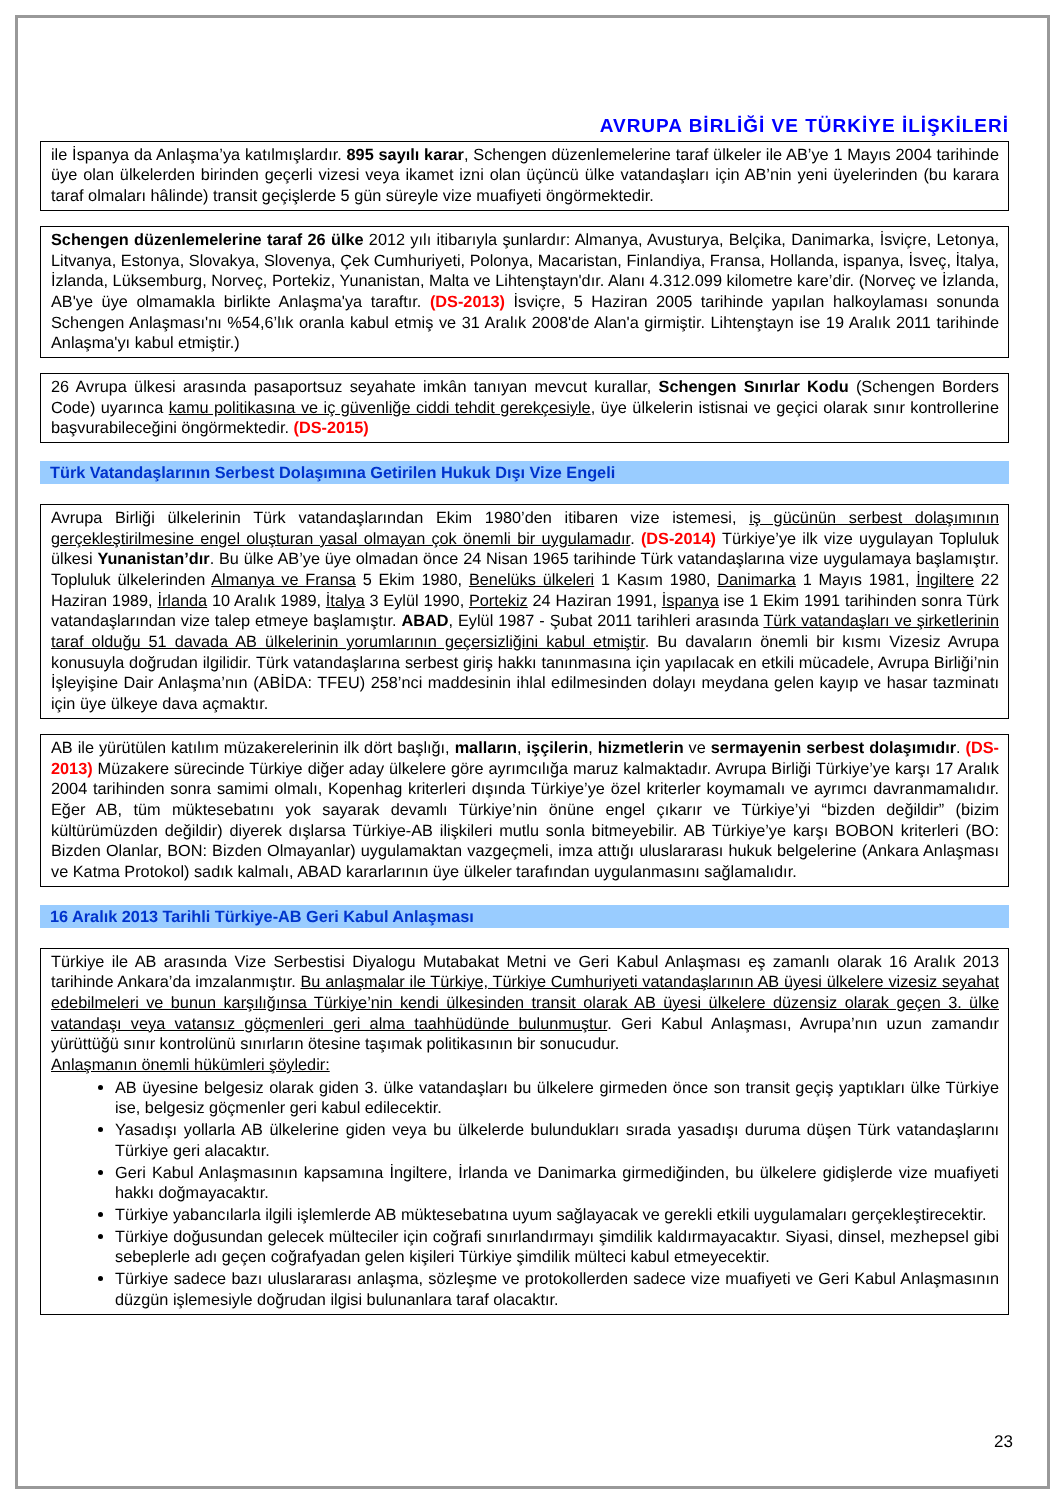AVRUPA BİRLİĞİ VE TÜRKİYE İLİŞKİLERİ
ile İspanya da Anlaşma’ya katılmışlardır. 895 sayılı karar, Schengen düzenlemelerine taraf ülkeler ile AB’ye 1 Mayıs 2004 tarihinde üye olan ülkelerden birinden geçerli vizesi veya ikamet izni olan üçüncü ülke vatandaşları için AB’nin yeni üyelerinden (bu karara taraf olmaları hâlinde) transit geçişlerde 5 gün süreyle vize muafiyeti öngörmektedir.
Schengen düzenlemelerine taraf 26 ülke 2012 yılı itibarıyla şunlardır: Almanya, Avusturya, Belçika, Danimarka, İsviçre, Letonya, Litvanya, Estonya, Slovakya, Slovenya, Çek Cumhuriyeti, Polonya, Macaristan, Finlandiya, Fransa, Hollanda, ispanya, İsveç, İtalya, İzlanda, Lüksemburg, Norveç, Portekiz, Yunanistan, Malta ve Lihtenştayn'dır. Alanı 4.312.099 kilometre kare’dir. (Norveç ve İzlanda, AB'ye üye olmamakla birlikte Anlaşma'ya taraftır. (DS-2013) İsviçre, 5 Haziran 2005 tarihinde yapılan halkoylaması sonunda Schengen Anlaşması'nı %54,6’lık oranla kabul etmiş ve 31 Aralık 2008'de Alan'a girmiştir. Lihtenştayn ise 19 Aralık 2011 tarihinde Anlaşma'yı kabul etmiştir.)
26 Avrupa ülkesi arasında pasaportsuz seyahate imkân tanıyan mevcut kurallar, Schengen Sınırlar Kodu (Schengen Borders Code) uyarınca kamu politikasına ve iç güvenliğe ciddi tehdit gerekçesiyle, üye ülkelerin istisnai ve geçici olarak sınır kontrollerine başvurabileceğini öngörmektedir. (DS-2015)
Türk Vatandaşlarının Serbest Dolaşımına Getirilen Hukuk Dışı Vize Engeli
Avrupa Birliği ülkelerinin Türk vatandaşlarından Ekim 1980’den itibaren vize istemesi, iş gücünün serbest dolaşımının gerçekleştirilmesine engel oluşturan yasal olmayan çok önemli bir uygulamadır. (DS-2014) Türkiye’ye ilk vize uygulayan Topluluk ülkesi Yunanistan’dır. Bu ülke AB’ye üye olmadan önce 24 Nisan 1965 tarihinde Türk vatandaşlarına vize uygulamaya başlamıştır. Topluluk ülkelerinden Almanya ve Fransa 5 Ekim 1980, Benelüks ülkeleri 1 Kasım 1980, Danimarka 1 Mayıs 1981, İngiltere 22 Haziran 1989, İrlanda 10 Aralık 1989, İtalya 3 Eylül 1990, Portekiz 24 Haziran 1991, İspanya ise 1 Ekim 1991 tarihinden sonra Türk vatandaşlarından vize talep etmeye başlamıştır. ABAD, Eylül 1987 - Şubat 2011 tarihleri arasında Türk vatandaşları ve şirketlerinin taraf olduğu 51 davada AB ülkelerinin yorumlarının geçersizliğini kabul etmiştir. Bu davaların önemli bir kısmı Vizesiz Avrupa konusuyla doğrudan ilgilidir. Türk vatandaşlarına serbest giriş hakkı tanınmasına için yapılacak en etkili mücadele, Avrupa Birliği’nin İşleyişine Dair Anlaşma’nın (ABİDA: TFEU) 258’nci maddesinin ihlal edilmesinden dolayı meydana gelen kayıp ve hasar tazminatı için üye ülkeye dava açmaktır.
AB ile yürütülen katılım müzakerelerinin ilk dört başlığı, malların, işçilerin, hizmetlerin ve sermayenin serbest dolaşımıdır. (DS-2013) Müzakere sürecinde Türkiye diğer aday ülkelere göre ayrımcılığa maruz kalmaktadır. Avrupa Birliği Türkiye’ye karşı 17 Aralık 2004 tarihinden sonra samimi olmalı, Kopenhag kriterleri dışında Türkiye’ye özel kriterler koymamalı ve ayrımcı davranmamalıdır. Eğer AB, tüm müktesebatını yok sayarak devamlı Türkiye’nin önüne engel çıkarır ve Türkiye’yi “bizden değildir” (bizim kültürümüzden değildir) diyerek dışlarsa Türkiye-AB ilişkileri mutlu sonla bitmeyebilir. AB Türkiye’ye karşı BOBON kriterleri (BO: Bizden Olanlar, BON: Bizden Olmayanlar) uygulamaktan vazgeçmeli, imza attığı uluslararası hukuk belgelerine (Ankara Anlaşması ve Katma Protokol) sadık kalmalı, ABAD kararlarının üye ülkeler tarafından uygulanmasını sağlamalıdır.
16 Aralık 2013 Tarihli Türkiye-AB Geri Kabul Anlaşması
Türkiye ile AB arasında Vize Serbestisi Diyalogu Mutabakat Metni ve Geri Kabul Anlaşması eş zamanlı olarak 16 Aralık 2013 tarihinde Ankara’da imzalanmıştır. Bu anlaşmalar ile Türkiye, Türkiye Cumhuriyeti vatandaşlarının AB üyesi ülkelere vizesiz seyahat edebilmeleri ve bunun karşılığınsa Türkiye’nin kendi ülkesinden transit olarak AB üyesi ülkelere düzensiz olarak geçen 3. ülke vatandaşı veya vatansız göçmenleri geri alma taahhüdünde bulunmuştur. Geri Kabul Anlaşması, Avrupa’nın uzun zamandır yürüttüğü sınır kontrolünü sınırların ötesine taşımak politikasının bir sonucudur.
Anlaşmanın önemli hükümleri şöyledir:
AB üyesine belgesiz olarak giden 3. ülke vatandaşları bu ülkelere girmeden önce son transit geçiş yaptıkları ülke Türkiye ise, belgesiz göçmenler geri kabul edilecektir.
Yasadışı yollarla AB ülkelerine giden veya bu ülkelerde bulundukları sırada yasadışı duruma düşen Türk vatandaşlarını Türkiye geri alacaktır.
Geri Kabul Anlaşmasının kapsamına İngiltere, İrlanda ve Danimarka girmediğinden, bu ülkelere gidişlerde vize muafiyeti hakkı doğmayacaktır.
Türkiye yabancılarla ilgili işlemlerde AB müktesebatına uyum sağlayacak ve gerekli etkili uygulamaları gerçekleştirecektir.
Türkiye doğusundan gelecek mülteciler için coğrafi sınırlandırmayı şimdilik kaldırmayacaktır. Siyasi, dinsel, mezhepsel gibi sebeplerle adı geçen coğrafyadan gelen kişileri Türkiye şimdilik mülteci kabul etmeyecektir.
Türkiye sadece bazı uluslararası anlaşma, sözleşme ve protokollerden sadece vize muafiyeti ve Geri Kabul Anlaşmasının düzgün işlemesiyle doğrudan ilgisi bulunanlara taraf olacaktır.
23